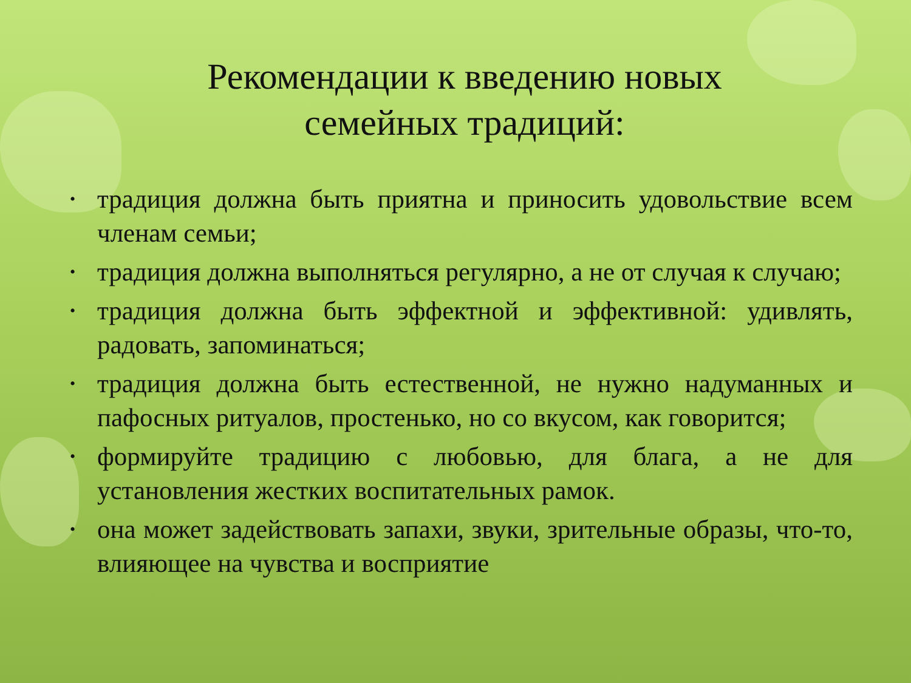Рекомендации к введению новых семейных традиций:
• традиция должна быть приятна и приносить удовольствие всем членам семьи;
• традиция должна выполняться регулярно, а не от случая к случаю;
• традиция должна быть эффектной и эффективной: удивлять, радовать, запоминаться;
• традиция должна быть естественной, не нужно надуманных и пафосных ритуалов, простенько, но со вкусом, как говорится;
• формируйте традицию с любовью, для блага, а не для установления жестких воспитательных рамок.
• она может задействовать запахи, звуки, зрительные образы, что-то, влияющее на чувства и восприятие